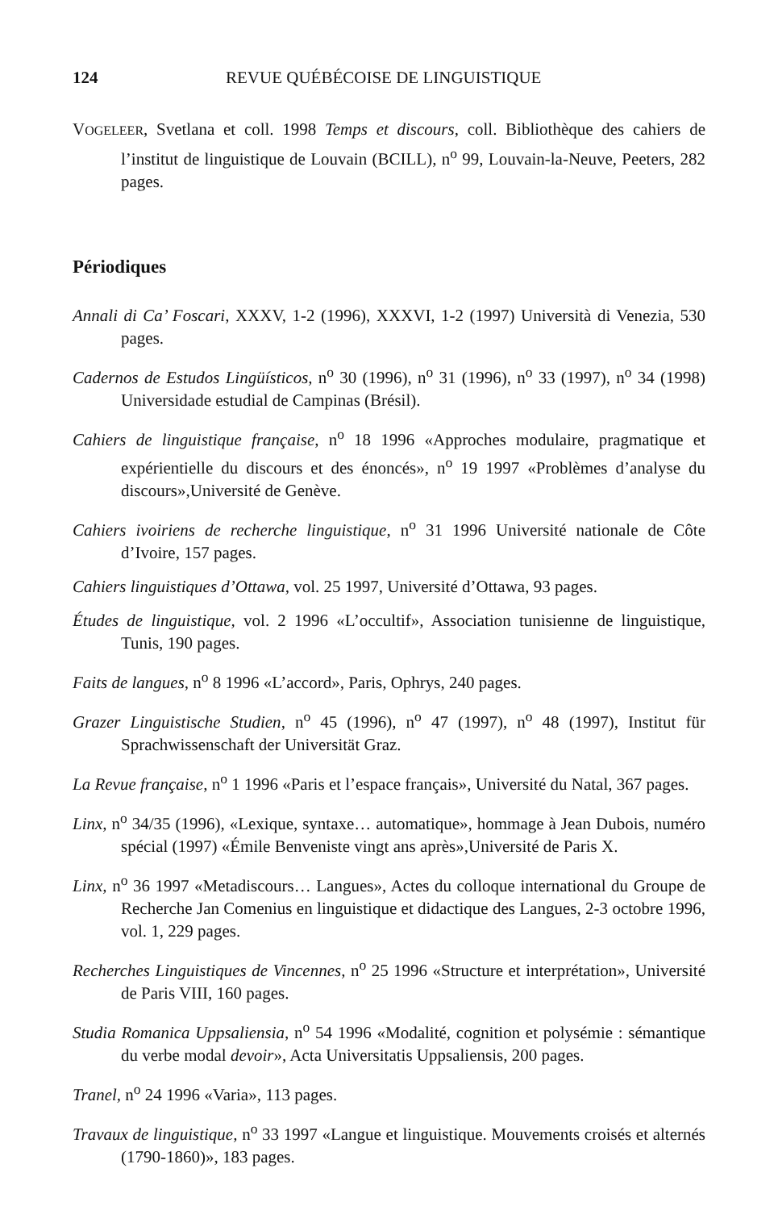124 REVUE QUÉBÉCOISE DE LINGUISTIQUE
VOGELEER, Svetlana et coll. 1998 Temps et discours, coll. Bibliothèque des cahiers de l’institut de linguistique de Louvain (BCILL), n<sup>o</sup> 99, Louvain-la-Neuve, Peeters, 282 pages.
Périodiques
Annali di Ca’ Foscari, XXXV, 1-2 (1996), XXXVI, 1-2 (1997) Università di Venezia, 530 pages.
Cadernos de Estudos Lingüísticos, n<sup>o</sup> 30 (1996), n<sup>o</sup> 31 (1996), n<sup>o</sup> 33 (1997), n<sup>o</sup> 34 (1998) Universidade estudial de Campinas (Brésil).
Cahiers de linguistique française, n<sup>o</sup> 18 1996 «Approches modulaire, pragmatique et expérientielle du discours et des énoncés», n<sup>o</sup> 19 1997 «Problèmes d’analyse du discours»,Université de Genève.
Cahiers ivoiriens de recherche linguistique, n<sup>o</sup> 31 1996 Université nationale de Côte d’Ivoire, 157 pages.
Cahiers linguistiques d’Ottawa, vol. 25 1997, Université d’Ottawa, 93 pages.
Études de linguistique, vol. 2 1996 «L’occultif», Association tunisienne de linguistique, Tunis, 190 pages.
Faits de langues, n<sup>o</sup> 8 1996 «L’accord», Paris, Ophrys, 240 pages.
Grazer Linguistische Studien, n<sup>o</sup> 45 (1996), n<sup>o</sup> 47 (1997), n<sup>o</sup> 48 (1997), Institut für Sprachwissenschaft der Universität Graz.
La Revue française, n<sup>o</sup> 1 1996 «Paris et l’espace français», Université du Natal, 367 pages.
Linx, n<sup>o</sup> 34/35 (1996), «Lexique, syntaxe… automatique», hommage à Jean Dubois, numéro spécial (1997) «Émile Benveniste vingt ans après»,Université de Paris X.
Linx, n<sup>o</sup> 36 1997 «Metadiscours… Langues», Actes du colloque international du Groupe de Recherche Jan Comenius en linguistique et didactique des Langues, 2-3 octobre 1996, vol. 1, 229 pages.
Recherches Linguistiques de Vincennes, n<sup>o</sup> 25 1996 «Structure et interprétation», Université de Paris VIII, 160 pages.
Studia Romanica Uppsaliensia, n<sup>o</sup> 54 1996 «Modalité, cognition et polysémie : sémantique du verbe modal devoir», Acta Universitatis Uppsaliensis, 200 pages.
Tranel, n<sup>o</sup> 24 1996 «Varia», 113 pages.
Travaux de linguistique, n<sup>o</sup> 33 1997 «Langue et linguistique. Mouvements croisés et alternés (1790-1860)», 183 pages.